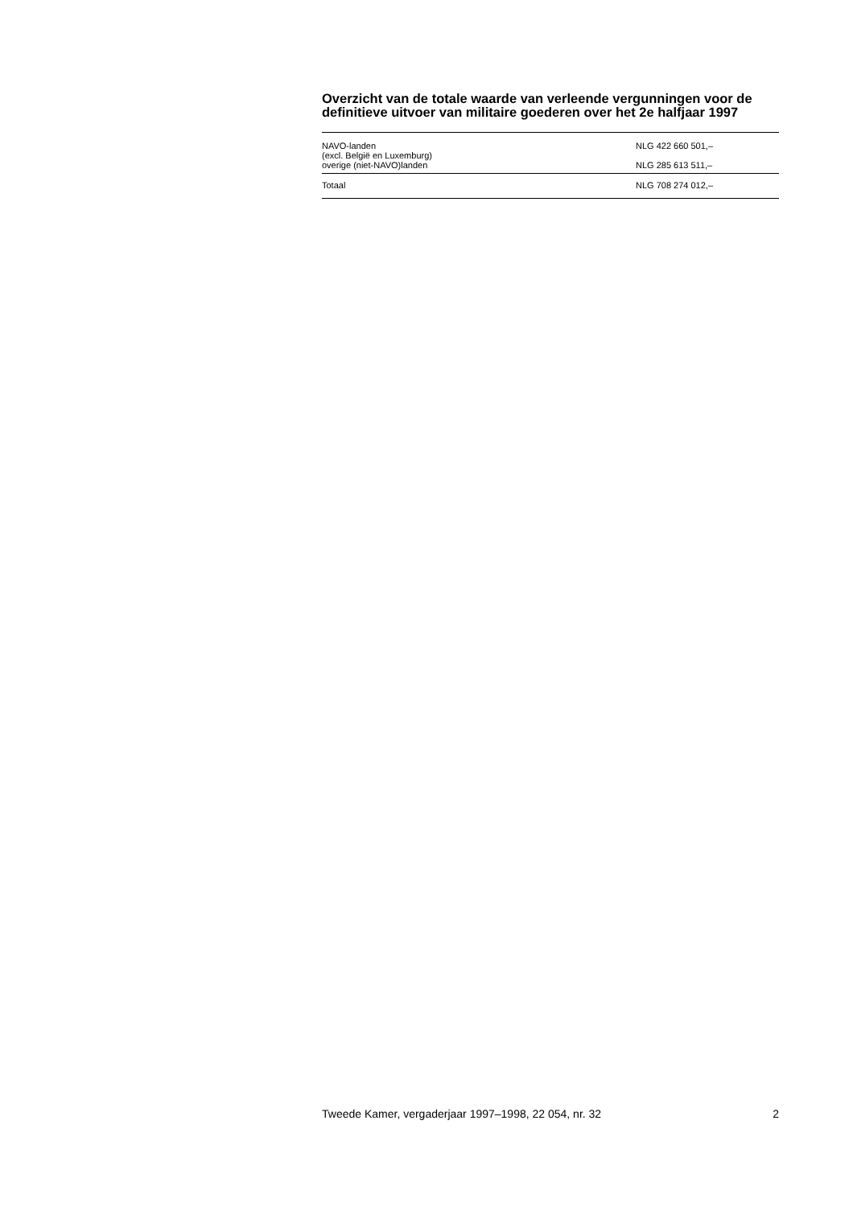Overzicht van de totale waarde van verleende vergunningen voor de definitieve uitvoer van militaire goederen over het 2e halfjaar 1997
| NAVO-landen (excl. België en Luxemburg) | NLG 422 660 501,– |
| overige (niet-NAVO)landen | NLG 285 613 511,– |
| Totaal | NLG 708 274 012,– |
Tweede Kamer, vergaderjaar 1997–1998, 22 054, nr. 32 2